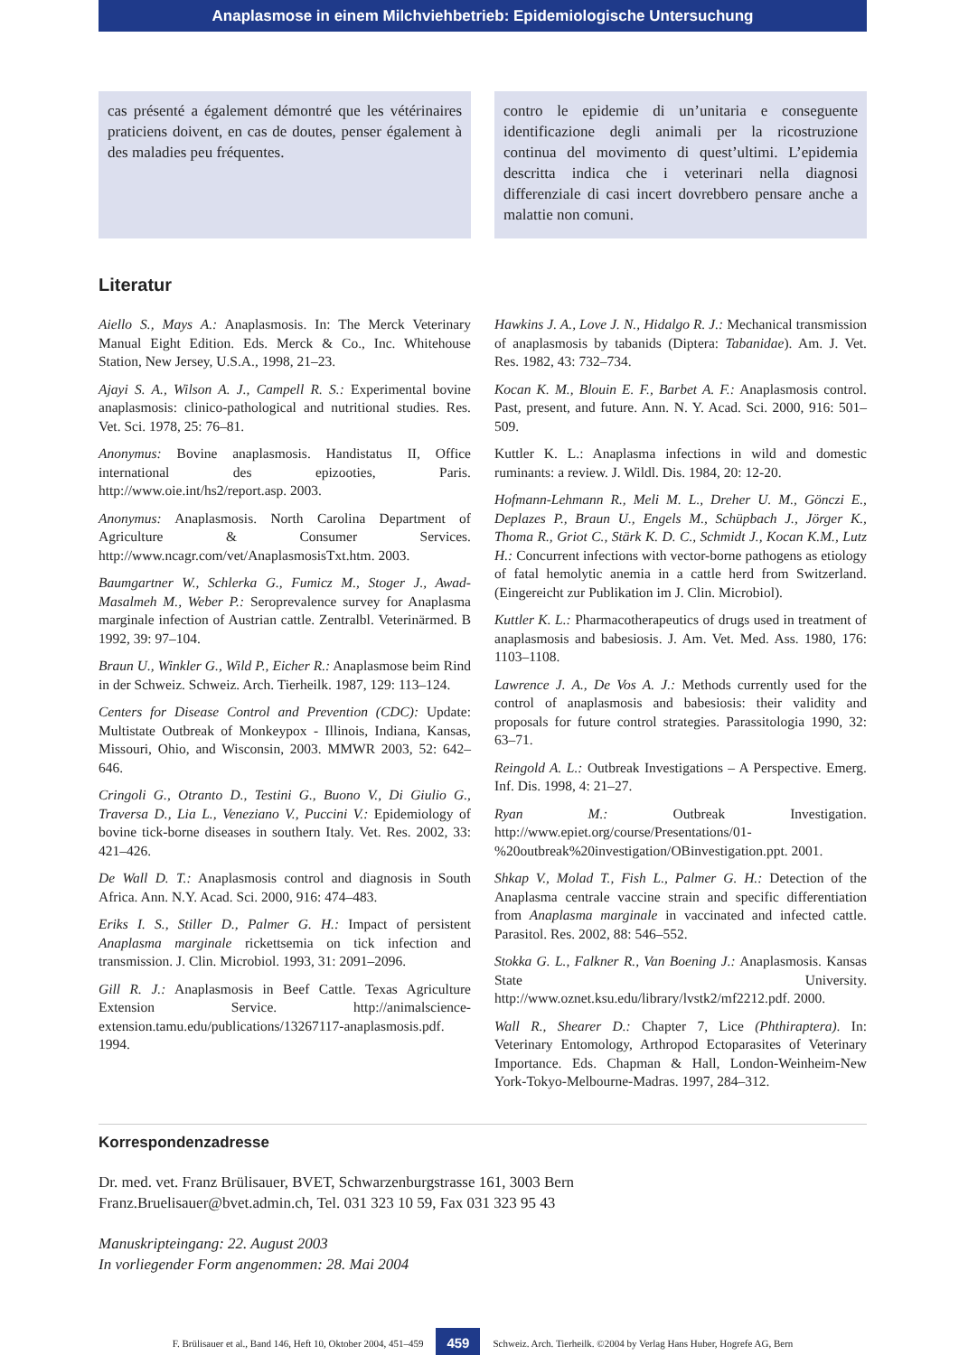Anaplasmose in einem Milchviehbetrieb: Epidemiologische Untersuchung
cas présenté a également démontré que les vétérinaires praticiens doivent, en cas de doutes, penser également à des maladies peu fréquentes.
contro le epidemie di un’unitaria e conseguente identificazione degli animali per la ricostruzione continua del movimento di quest’ultimi. L’epidemia descritta indica che i veterinari nella diagnosi differenziale di casi incert dovrebbero pensare anche a malattie non comuni.
Literatur
Aiello S., Mays A.: Anaplasmosis. In: The Merck Veterinary Manual Eight Edition. Eds. Merck & Co., Inc. Whitehouse Station, New Jersey, U.S.A., 1998, 21–23.
Ajayi S. A., Wilson A. J., Campell R. S.: Experimental bovine anaplasmosis: clinico-pathological and nutritional studies. Res. Vet. Sci. 1978, 25: 76–81.
Anonymus: Bovine anaplasmosis. Handistatus II, Office international des epizooties, Paris. http://www.oie.int/hs2/report.asp. 2003.
Anonymus: Anaplasmosis. North Carolina Department of Agriculture & Consumer Services. http://www.ncagr.com/vet/AnaplasmosisTxt.htm. 2003.
Baumgartner W., Schlerka G., Fumicz M., Stoger J., Awad-Masalmeh M., Weber P.: Seroprevalence survey for Anaplasma marginale infection of Austrian cattle. Zentralbl. Veterinärmed. B 1992, 39: 97–104.
Braun U., Winkler G., Wild P., Eicher R.: Anaplasmose beim Rind in der Schweiz. Schweiz. Arch. Tierheilk. 1987, 129: 113–124.
Centers for Disease Control and Prevention (CDC): Update: Multistate Outbreak of Monkeypox - Illinois, Indiana, Kansas, Missouri, Ohio, and Wisconsin, 2003. MMWR 2003, 52: 642–646.
Cringoli G., Otranto D., Testini G., Buono V., Di Giulio G., Traversa D., Lia L., Veneziano V., Puccini V.: Epidemiology of bovine tick-borne diseases in southern Italy. Vet. Res. 2002, 33: 421–426.
De Wall D. T.: Anaplasmosis control and diagnosis in South Africa. Ann. N.Y. Acad. Sci. 2000, 916: 474–483.
Eriks I. S., Stiller D., Palmer G. H.: Impact of persistent Anaplasma marginale rickettsemia on tick infection and transmission. J. Clin. Microbiol. 1993, 31: 2091–2096.
Gill R. J.: Anaplasmosis in Beef Cattle. Texas Agriculture Extension Service. http://animalscience-extension.tamu.edu/publications/13267117-anaplasmosis.pdf. 1994.
Hawkins J. A., Love J. N., Hidalgo R. J.: Mechanical transmission of anaplasmosis by tabanids (Diptera: Tabanidae). Am. J. Vet. Res. 1982, 43: 732–734.
Kocan K. M., Blouin E. F., Barbet A. F.: Anaplasmosis control. Past, present, and future. Ann. N. Y. Acad. Sci. 2000, 916: 501–509.
Kuttler K. L.: Anaplasma infections in wild and domestic ruminants: a review. J. Wildl. Dis. 1984, 20: 12-20.
Hofmann-Lehmann R., Meli M. L., Dreher U. M., Gönczi E., Deplazes P., Braun U., Engels M., Schüpbach J., Jörger K., Thoma R., Griot C., Stärk K. D. C., Schmidt J., Kocan K.M., Lutz H.: Concurrent infections with vector-borne pathogens as etiology of fatal hemolytic anemia in a cattle herd from Switzerland. (Eingereicht zur Publikation im J. Clin. Microbiol).
Kuttler K. L.: Pharmacotherapeutics of drugs used in treatment of anaplasmosis and babesiosis. J. Am. Vet. Med. Ass. 1980, 176: 1103–1108.
Lawrence J. A., De Vos A. J.: Methods currently used for the control of anaplasmosis and babesiosis: their validity and proposals for future control strategies. Parassitologia 1990, 32: 63–71.
Reingold A. L.: Outbreak Investigations – A Perspective. Emerg. Inf. Dis. 1998, 4: 21–27.
Ryan M.: Outbreak Investigation. http://www.epiet.org/course/Presentations/01-%20outbreak%20investigation/OBinvestigation.ppt. 2001.
Shkap V., Molad T., Fish L., Palmer G. H.: Detection of the Anaplasma centrale vaccine strain and specific differentiation from Anaplasma marginale in vaccinated and infected cattle. Parasitol. Res. 2002, 88: 546–552.
Stokka G. L., Falkner R., Van Boening J.: Anaplasmosis. Kansas State University. http://www.oznet.ksu.edu/library/lvstk2/mf2212.pdf. 2000.
Wall R., Shearer D.: Chapter 7, Lice (Phthiraptera). In: Veterinary Entomology, Arthropod Ectoparasites of Veterinary Importance. Eds. Chapman & Hall, London-Weinheim-New York-Tokyo-Melbourne-Madras. 1997, 284–312.
Korrespondenzadresse
Dr. med. vet. Franz Brülisauer, BVET, Schwarzenburgstrasse 161, 3003 Bern
Franz.Bruelisauer@bvet.admin.ch, Tel. 031 323 10 59, Fax 031 323 95 43
Manuskripteingang: 22. August 2003
In vorliegender Form angenommen: 28. Mai 2004
F. Brülisauer et al., Band 146, Heft 10, Oktober 2004, 451–459 459 Schweiz. Arch. Tierheilk. ©2004 by Verlag Hans Huber, Hogrefe AG, Bern